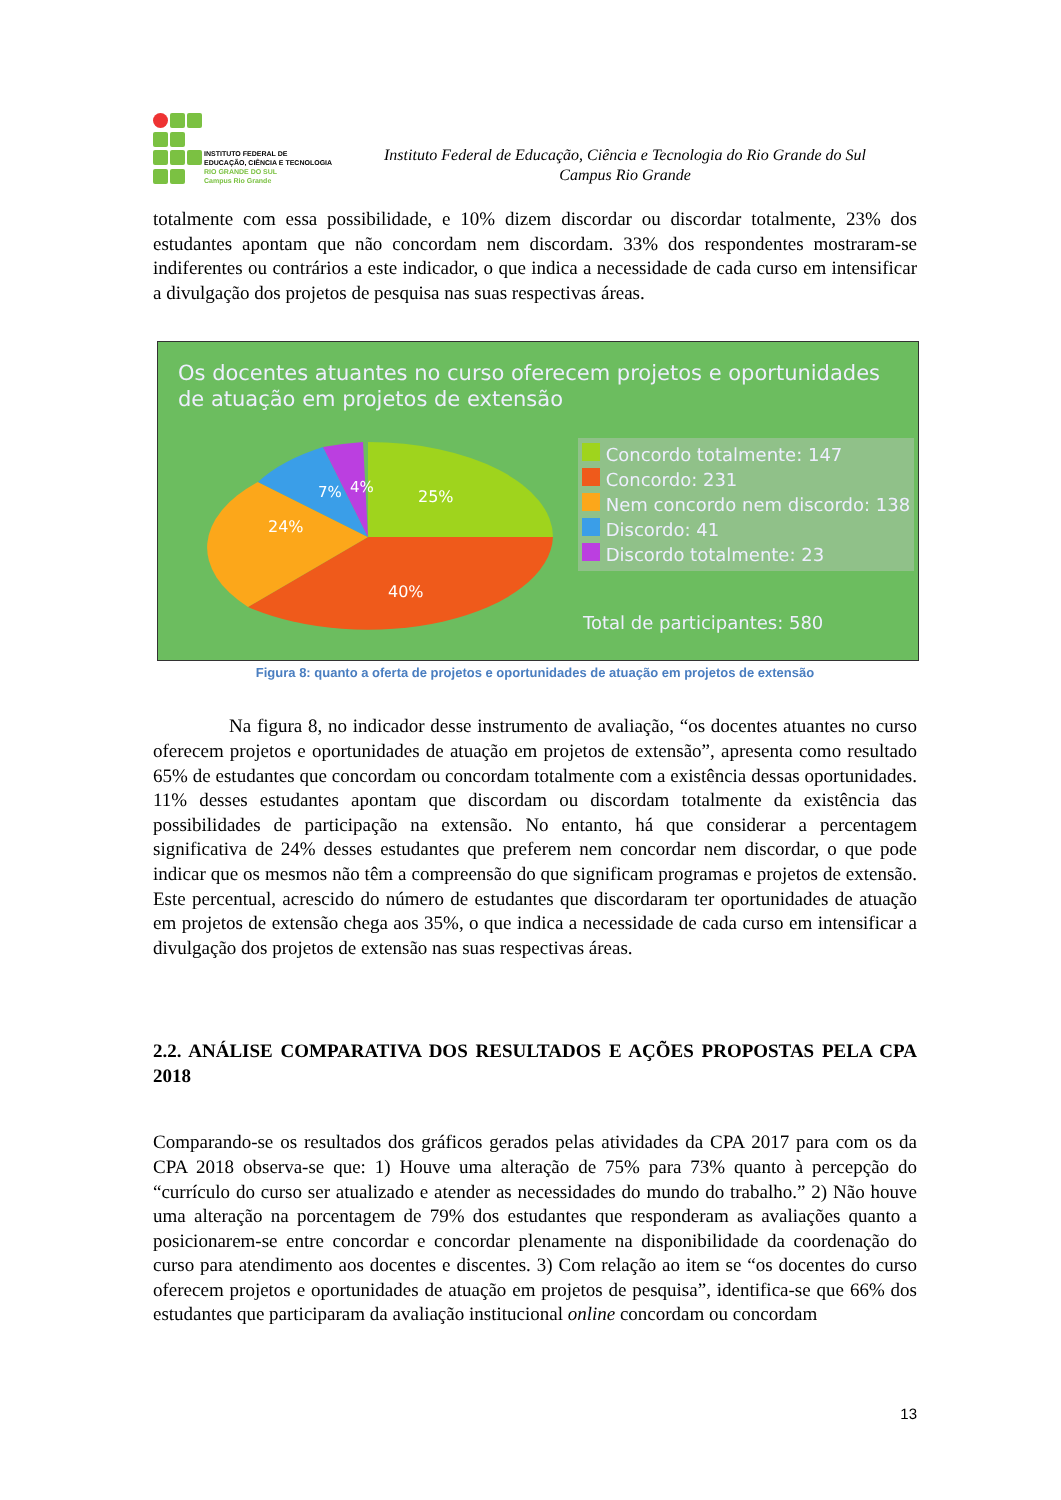INSTITUTO FEDERAL DE
EDUCAÇÃO, CIÊNCIA E TECNOLOGIA
RIO GRANDE DO SUL
Campus Rio Grande
Instituto Federal de Educação, Ciência e Tecnologia do Rio Grande do Sul
Campus Rio Grande
totalmente com essa possibilidade, e 10% dizem discordar ou discordar totalmente, 23% dos estudantes apontam que não concordam nem discordam. 33% dos respondentes mostraram-se indiferentes ou contrários a este indicador, o que indica a necessidade de cada curso em intensificar a divulgação dos projetos de pesquisa nas suas respectivas áreas.
Os docentes atuantes no curso oferecem projetos e oportunidades de atuação em projetos de extensão
25%
40%
24%
7%
4%
Concordo totalmente: 147
Concordo: 231
Nem concordo nem discordo: 138
Discordo: 41
Discordo totalmente: 23
Total de participantes: 580
Figura 8: quanto a oferta de projetos e oportunidades de atuação em projetos de extensão
Na figura 8, no indicador desse instrumento de avaliação, “os docentes atuantes no curso oferecem projetos e oportunidades de atuação em projetos de extensão”, apresenta como resultado 65% de estudantes que concordam ou concordam totalmente com a existência dessas oportunidades. 11% desses estudantes apontam que discordam ou discordam totalmente da existência das possibilidades de participação na extensão. No entanto, há que considerar a percentagem significativa de 24% desses estudantes que preferem nem concordar nem discordar, o que pode indicar que os mesmos não têm a compreensão do que significam programas e projetos de extensão. Este percentual, acrescido do número de estudantes que discordaram ter oportunidades de atuação em projetos de extensão chega aos 35%, o que indica a necessidade de cada curso em intensificar a divulgação dos projetos de extensão nas suas respectivas áreas.
2.2. ANÁLISE COMPARATIVA DOS RESULTADOS E AÇÕES PROPOSTAS PELA CPA 2018
Comparando-se os resultados dos gráficos gerados pelas atividades da CPA 2017 para com os da CPA 2018 observa-se que: 1) Houve uma alteração de 75% para 73% quanto à percepção do “currículo do curso ser atualizado e atender as necessidades do mundo do trabalho.” 2) Não houve uma alteração na porcentagem de 79% dos estudantes que responderam as avaliações quanto a posicionarem-se entre concordar e concordar plenamente na disponibilidade da coordenação do curso para atendimento aos docentes e discentes. 3) Com relação ao item se “os docentes do curso oferecem projetos e oportunidades de atuação em projetos de pesquisa”, identifica-se que 66% dos estudantes que participaram da avaliação institucional online concordam ou concordam
13